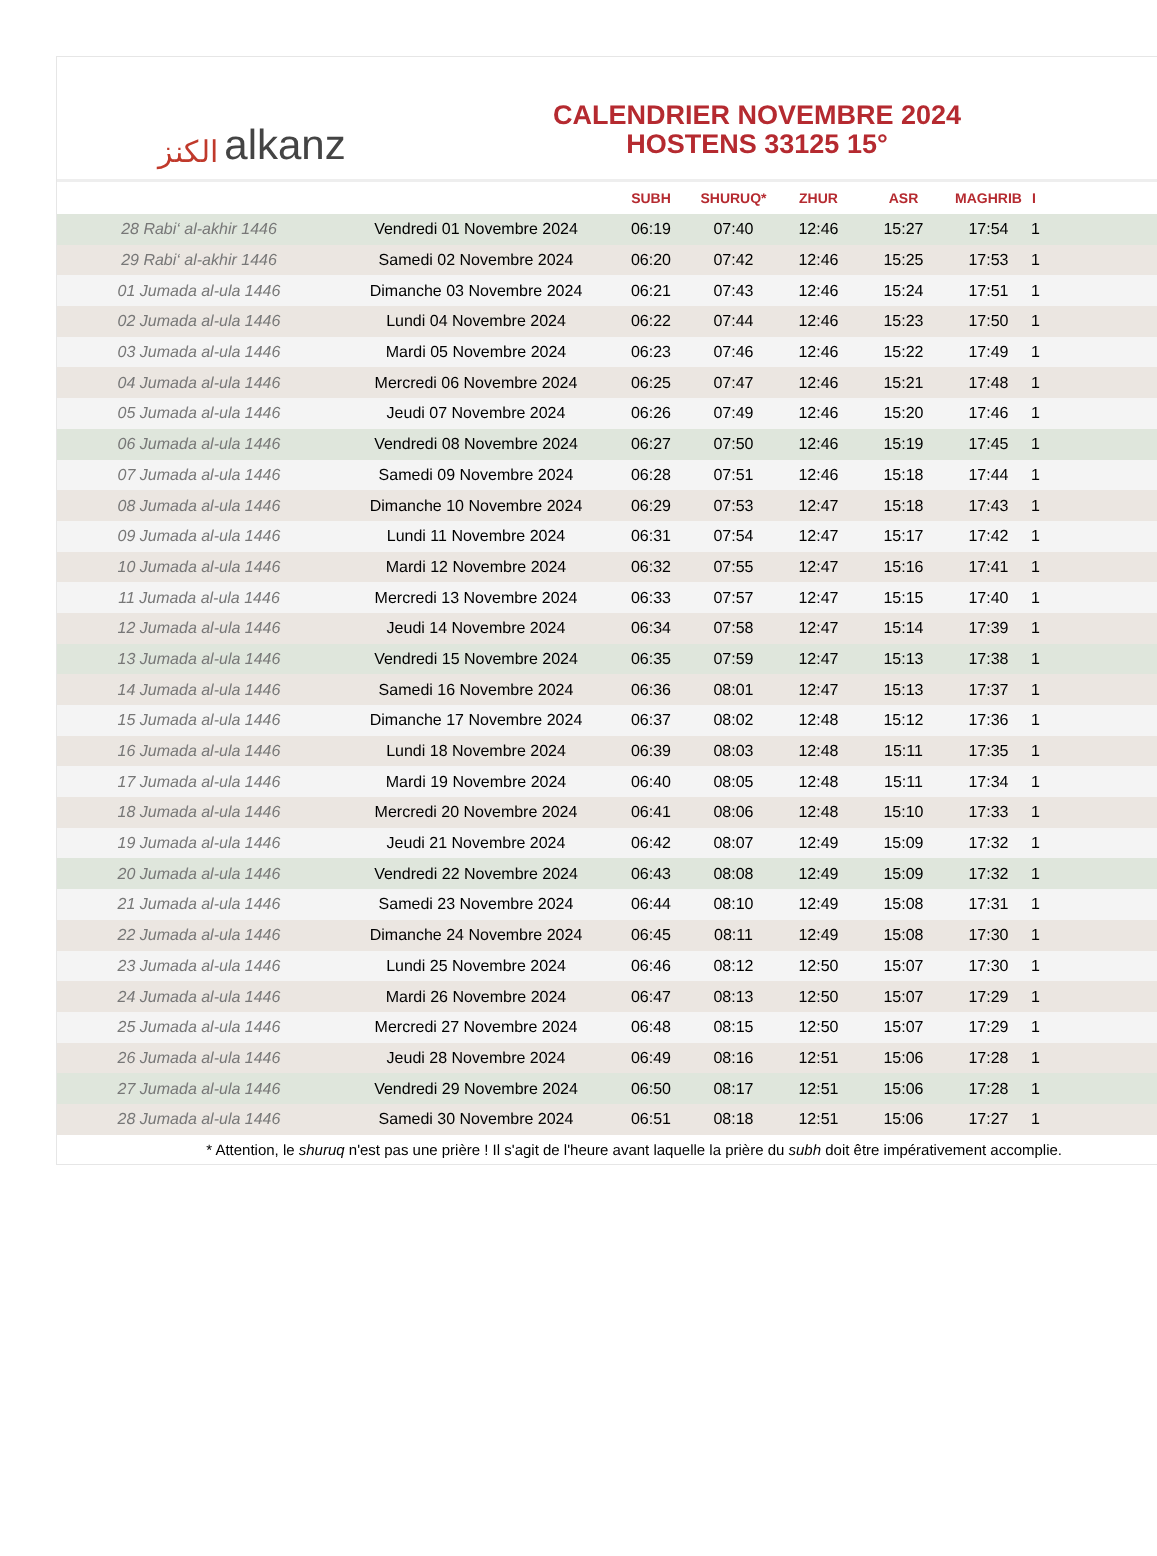الكنز alkanz
CALENDRIER NOVEMBRE 2024
HOSTENS 33125 15°
| | | SUBH | SHURUQ* | ZHUR | ASR | MAGHRIB | I |
| --- | --- | --- | --- | --- | --- | --- | --- |
| 28 Rabi‘ al-akhir 1446 | Vendredi 01 Novembre 2024 | 06:19 | 07:40 | 12:46 | 15:27 | 17:54 | 1 |
| 29 Rabi‘ al-akhir 1446 | Samedi 02 Novembre 2024 | 06:20 | 07:42 | 12:46 | 15:25 | 17:53 | 1 |
| 01 Jumada al-ula 1446 | Dimanche 03 Novembre 2024 | 06:21 | 07:43 | 12:46 | 15:24 | 17:51 | 1 |
| 02 Jumada al-ula 1446 | Lundi 04 Novembre 2024 | 06:22 | 07:44 | 12:46 | 15:23 | 17:50 | 1 |
| 03 Jumada al-ula 1446 | Mardi 05 Novembre 2024 | 06:23 | 07:46 | 12:46 | 15:22 | 17:49 | 1 |
| 04 Jumada al-ula 1446 | Mercredi 06 Novembre 2024 | 06:25 | 07:47 | 12:46 | 15:21 | 17:48 | 1 |
| 05 Jumada al-ula 1446 | Jeudi 07 Novembre 2024 | 06:26 | 07:49 | 12:46 | 15:20 | 17:46 | 1 |
| 06 Jumada al-ula 1446 | Vendredi 08 Novembre 2024 | 06:27 | 07:50 | 12:46 | 15:19 | 17:45 | 1 |
| 07 Jumada al-ula 1446 | Samedi 09 Novembre 2024 | 06:28 | 07:51 | 12:46 | 15:18 | 17:44 | 1 |
| 08 Jumada al-ula 1446 | Dimanche 10 Novembre 2024 | 06:29 | 07:53 | 12:47 | 15:18 | 17:43 | 1 |
| 09 Jumada al-ula 1446 | Lundi 11 Novembre 2024 | 06:31 | 07:54 | 12:47 | 15:17 | 17:42 | 1 |
| 10 Jumada al-ula 1446 | Mardi 12 Novembre 2024 | 06:32 | 07:55 | 12:47 | 15:16 | 17:41 | 1 |
| 11 Jumada al-ula 1446 | Mercredi 13 Novembre 2024 | 06:33 | 07:57 | 12:47 | 15:15 | 17:40 | 1 |
| 12 Jumada al-ula 1446 | Jeudi 14 Novembre 2024 | 06:34 | 07:58 | 12:47 | 15:14 | 17:39 | 1 |
| 13 Jumada al-ula 1446 | Vendredi 15 Novembre 2024 | 06:35 | 07:59 | 12:47 | 15:13 | 17:38 | 1 |
| 14 Jumada al-ula 1446 | Samedi 16 Novembre 2024 | 06:36 | 08:01 | 12:47 | 15:13 | 17:37 | 1 |
| 15 Jumada al-ula 1446 | Dimanche 17 Novembre 2024 | 06:37 | 08:02 | 12:48 | 15:12 | 17:36 | 1 |
| 16 Jumada al-ula 1446 | Lundi 18 Novembre 2024 | 06:39 | 08:03 | 12:48 | 15:11 | 17:35 | 1 |
| 17 Jumada al-ula 1446 | Mardi 19 Novembre 2024 | 06:40 | 08:05 | 12:48 | 15:11 | 17:34 | 1 |
| 18 Jumada al-ula 1446 | Mercredi 20 Novembre 2024 | 06:41 | 08:06 | 12:48 | 15:10 | 17:33 | 1 |
| 19 Jumada al-ula 1446 | Jeudi 21 Novembre 2024 | 06:42 | 08:07 | 12:49 | 15:09 | 17:32 | 1 |
| 20 Jumada al-ula 1446 | Vendredi 22 Novembre 2024 | 06:43 | 08:08 | 12:49 | 15:09 | 17:32 | 1 |
| 21 Jumada al-ula 1446 | Samedi 23 Novembre 2024 | 06:44 | 08:10 | 12:49 | 15:08 | 17:31 | 1 |
| 22 Jumada al-ula 1446 | Dimanche 24 Novembre 2024 | 06:45 | 08:11 | 12:49 | 15:08 | 17:30 | 1 |
| 23 Jumada al-ula 1446 | Lundi 25 Novembre 2024 | 06:46 | 08:12 | 12:50 | 15:07 | 17:30 | 1 |
| 24 Jumada al-ula 1446 | Mardi 26 Novembre 2024 | 06:47 | 08:13 | 12:50 | 15:07 | 17:29 | 1 |
| 25 Jumada al-ula 1446 | Mercredi 27 Novembre 2024 | 06:48 | 08:15 | 12:50 | 15:07 | 17:29 | 1 |
| 26 Jumada al-ula 1446 | Jeudi 28 Novembre 2024 | 06:49 | 08:16 | 12:51 | 15:06 | 17:28 | 1 |
| 27 Jumada al-ula 1446 | Vendredi 29 Novembre 2024 | 06:50 | 08:17 | 12:51 | 15:06 | 17:28 | 1 |
| 28 Jumada al-ula 1446 | Samedi 30 Novembre 2024 | 06:51 | 08:18 | 12:51 | 15:06 | 17:27 | 1 |
* Attention, le shuruq n'est pas une prière ! Il s'agit de l'heure avant laquelle la prière du subh doit être impérativement accomplie.